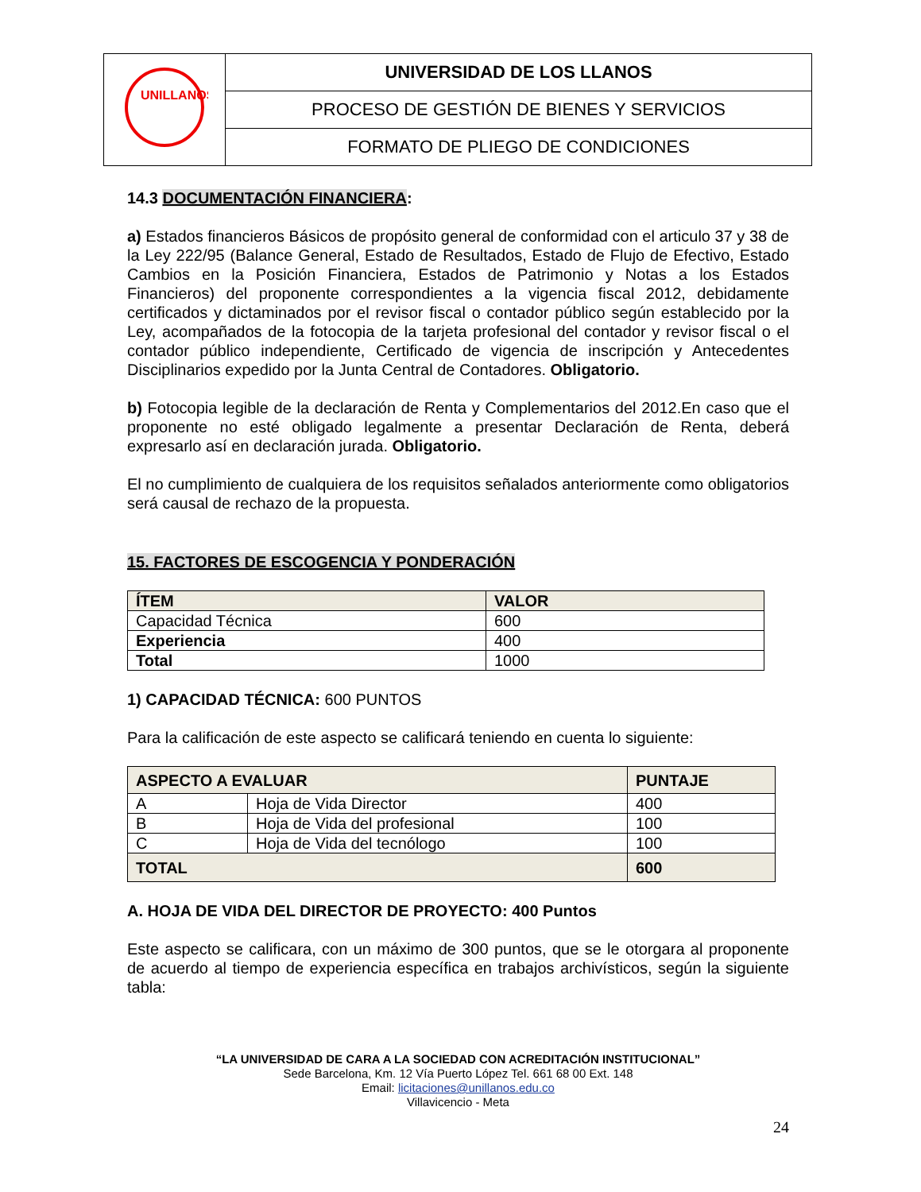| UNILLANOS | UNIVERSIDAD DE LOS LLANOS |
| | PROCESO DE GESTIÓN DE BIENES Y SERVICIOS |
| | FORMATO DE PLIEGO DE CONDICIONES |
14.3 DOCUMENTACIÓN FINANCIERA:
a) Estados financieros Básicos de propósito general de conformidad con el articulo 37 y 38 de la Ley 222/95 (Balance General, Estado de Resultados, Estado de Flujo de Efectivo, Estado Cambios en la Posición Financiera, Estados de Patrimonio y Notas a los Estados Financieros) del proponente correspondientes a la vigencia fiscal 2012, debidamente certificados y dictaminados por el revisor fiscal o contador público según establecido por la Ley, acompañados de la fotocopia de la tarjeta profesional del contador y revisor fiscal o el contador público independiente, Certificado de vigencia de inscripción y Antecedentes Disciplinarios expedido por la Junta Central de Contadores. Obligatorio.
b) Fotocopia legible de la declaración de Renta y Complementarios del 2012.En caso que el proponente no esté obligado legalmente a presentar Declaración de Renta, deberá expresarlo así en declaración jurada. Obligatorio.
El no cumplimiento de cualquiera de los requisitos señalados anteriormente como obligatorios será causal de rechazo de la propuesta.
15. FACTORES DE ESCOGENCIA Y PONDERACIÓN
| ÍTEM | VALOR |
| --- | --- |
| Capacidad Técnica | 600 |
| Experiencia | 400 |
| Total | 1000 |
1) CAPACIDAD TÉCNICA: 600 PUNTOS
Para la calificación de este aspecto se calificará teniendo en cuenta lo siguiente:
| ASPECTO A EVALUAR | | PUNTAJE |
| --- | --- | --- |
| A | Hoja de Vida Director | 400 |
| B | Hoja de Vida del profesional | 100 |
| C | Hoja de Vida del tecnólogo | 100 |
| TOTAL | | 600 |
A. HOJA DE VIDA DEL DIRECTOR DE PROYECTO: 400 Puntos
Este aspecto se calificara, con un máximo de 300 puntos, que se le otorgara al proponente de acuerdo al tiempo de experiencia específica en trabajos archivísticos, según la siguiente tabla:
“LA UNIVERSIDAD DE CARA A LA SOCIEDAD CON ACREDITACIÓN INSTITUCIONAL”
Sede Barcelona, Km. 12 Vía Puerto López Tel. 661 68 00 Ext. 148
Email: licitaciones@unillanos.edu.co
Villavicencio - Meta
24